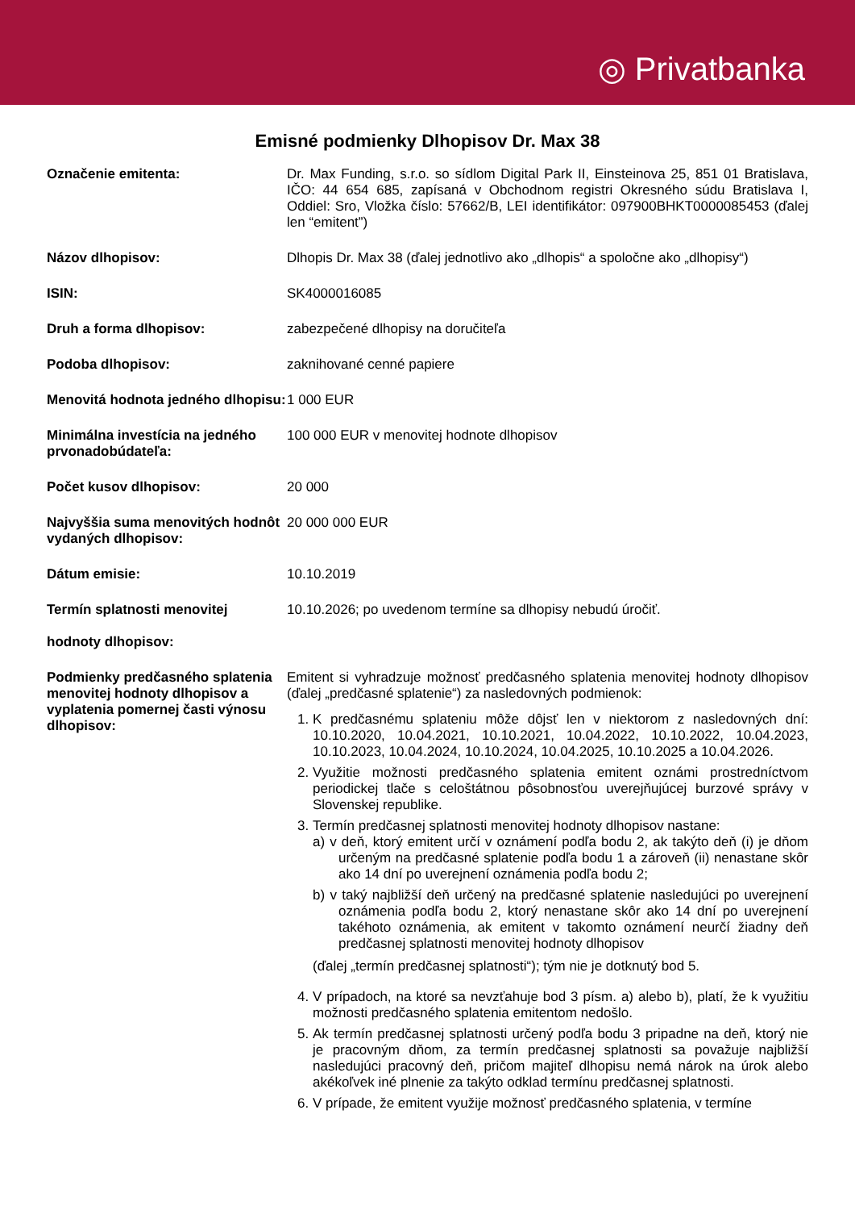◎ Privatbanka
Emisné podmienky Dlhopisov Dr. Max 38
| Označenie emitenta: | Dr. Max Funding, s.r.o. so sídlom Digital Park II, Einsteinova 25, 851 01 Bratislava, IČO: 44 654 685, zapísaná v Obchodnom registri Okresného súdu Bratislava I, Oddiel: Sro, Vložka číslo: 57662/B, LEI identifikátor: 097900BHKT0000085453 (ďalej len “emitent”) |
| Názov dlhopisov: | Dlhopis Dr. Max 38 (ďalej jednotlivo ako „dlhopis“ a spoločne ako „dlhopisy“) |
| ISIN: | SK4000016085 |
| Druh a forma dlhopisov: | zabezpečené dlhopisy na doručiteľa |
| Podoba dlhopisov: | zaknihované cenné papiere |
| Menovitá hodnota jedného dlhopisu: | 1 000 EUR |
| Minimálna investícia na jedného prvonadobúdateľa: | 100 000 EUR v menovitej hodnote dlhopisov |
| Počet kusov dlhopisov: | 20 000 |
| Najvyššia suma menovitých hodnôt vydaných dlhopisov: | 20 000 000 EUR |
| Dátum emisie: | 10.10.2019 |
| Termín splatnosti menovitej hodnoty dlhopisov: | 10.10.2026; po uvedenom termíne sa dlhopisy nebudú úročiť. |
| Podmienky predčasného splatenia menovitej hodnoty dlhopisov a vyplatenia pomernej časti výnosu dlhopisov: | Emitent si vyhradzuje možnosť predčasného splatenia menovitej hodnoty dlhopisov (ďalej „predčasné splatenie“) za nasledovných podmienok: 1. K predčasnému splateniu môže dôjsť len v niektorom z nasledovných dní: 10.10.2020, 10.04.2021, 10.10.2021, 10.04.2022, 10.10.2022, 10.04.2023, 10.10.2023, 10.04.2024, 10.10.2024, 10.04.2025, 10.10.2025 a 10.04.2026. 2. Využitie možnosti predčasného splatenia emitent oznámi prostredníctvom periodickej tlače s celoštátnou pôsobnosťou uverejňujúcej burzové správy v Slovenskej republike. 3. Termín predčasnej splatnosti menovitej hodnoty dlhopisov nastane: a) v deň, ktorý emitent určí v oznámení podľa bodu 2, ak takýto deň (i) je dňom určeným na predčasné splatenie podľa bodu 1 a zároveň (ii) nenastane skôr ako 14 dní po uverejnení oznámenia podľa bodu 2; b) v taký najbližší deň určený na predčasné splatenie nasledujúci po uverejnení oznámenia podľa bodu 2, ktorý nenastane skôr ako 14 dní po uverejnení takéhoto oznámenia, ak emitent v takomto oznámení neurčí žiadny deň predčasnej splatnosti menovitej hodnoty dlhopisov (ďalej „termín predčasnej splatnosti“); tým nie je dotknutý bod 5. 4. V prípadoch, na ktoré sa nevzťahuje bod 3 písm. a) alebo b), platí, že k využitiu možnosti predčasného splatenia emitentom nedošlo. 5. Ak termín predčasnej splatnosti určený podľa bodu 3 pripadne na deň, ktorý nie je pracovným dňom, za termín predčasnej splatnosti sa považuje najbližší nasledujúci pracovný deň, pričom majiteľ dlhopisu nemá nárok na úrok alebo akékoľvek iné plnenie za takýto odklad termínu predčasnej splatnosti. 6. V prípade, že emitent využije možnosť predčasného splatenia, v termíne |